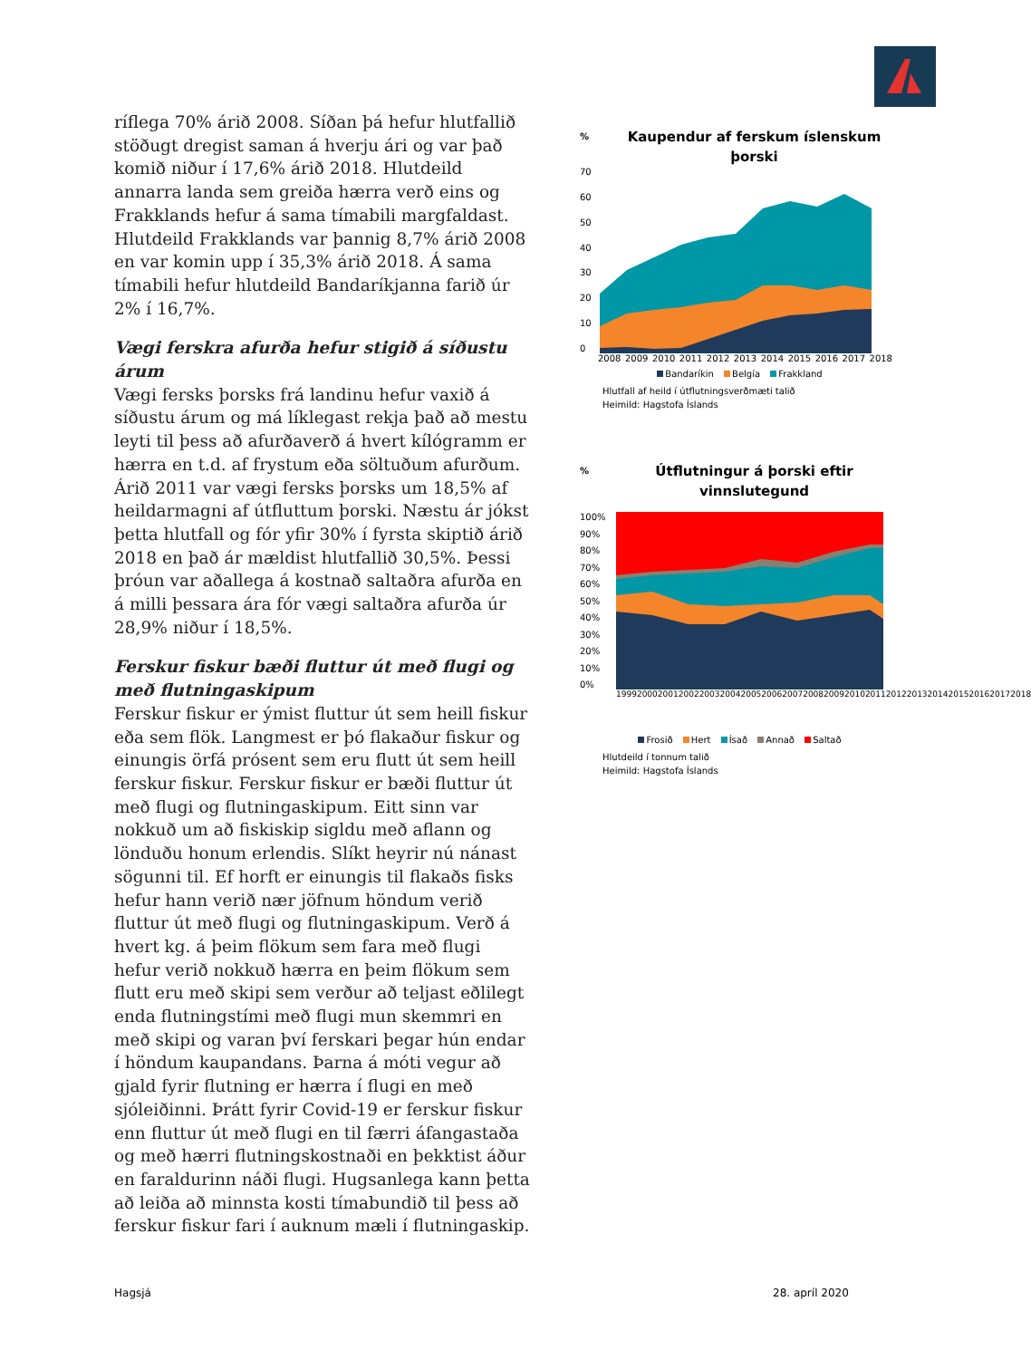ríflega 70% árið 2008. Síðan þá hefur hlutfallið stöðugt dregist saman á hverju ári og var það komið niður í 17,6% árið 2018. Hlutdeild annarra landa sem greiða hærra verð eins og Frakklands hefur á sama tímabili margfaldast. Hlutdeild Frakklands var þannig 8,7% árið 2008 en var komin upp í 35,3% árið 2018. Á sama tímabili hefur hlutdeild Bandaríkjanna farið úr 2% í 16,7%.
Vægi ferskra afurða hefur stigið á síðustu árum
Vægi fersks þorsks frá landinu hefur vaxið á síðustu árum og má líklegast rekja það að mestu leyti til þess að afurðaverð á hvert kílógramm er hærra en t.d. af frystum eða söltuðum afurðum. Árið 2011 var vægi fersks þorsks um 18,5% af heildarmagni af útfluttum þorski. Næstu ár jókst þetta hlutfall og fór yfir 30% í fyrsta skiptið árið 2018 en það ár mældist hlutfallið 30,5%. Þessi þróun var aðallega á kostnað saltaðra afurða en á milli þessara ára fór vægi saltaðra afurða úr 28,9% niður í 18,5%.
Ferskur fiskur bæði fluttur út með flugi og með flutningaskipum
Ferskur fiskur er ýmist fluttur út sem heill fiskur eða sem flök. Langmest er þó flakaður fiskur og einungis örfá prósent sem eru flutt út sem heill ferskur fiskur. Ferskur fiskur er bæði fluttur út með flugi og flutningaskipum. Eitt sinn var nokkuð um að fiskiskip sigldu með aflann og lönduðu honum erlendis. Slíkt heyrir nú nánast sögunni til. Ef horft er einungis til flakaðs fisks hefur hann verið nær jöfnum höndum verið fluttur út með flugi og flutningaskipum. Verð á hvert kg. á þeim flökum sem fara með flugi hefur verið nokkuð hærra en þeim flökum sem flutt eru með skipi sem verður að teljast eðlilegt enda flutningstími með flugi mun skemmri en með skipi og varan því ferskari þegar hún endar í höndum kaupandans. Þarna á móti vegur að gjald fyrir flutning er hærra í flugi en með sjóleiðinni. Þrátt fyrir Covid-19 er ferskur fiskur enn fluttur út með flugi en til færri áfangastaða og með hærri flutningskostnaði en þekktist áður en faraldurinn náði flugi. Hugsanlega kann þetta að leiða að minnsta kosti tímabundið til þess að ferskur fiskur fari í auknum mæli í flutningaskip.
% Kaupendur af ferskum íslenskum þorski
70
60
50
40
30
20
10
0
2008 2009 2010 2011 2012 2013 2014 2015 2016 2017 2018
Bandaríkin Belgía Frakkland
Hlutfall af heild í útflutningsverðmæti talið
Heimild: Hagstofa Íslands
% Útflutningur á þorski eftir vinnslutegund
100%
90%
80%
70%
60%
50%
40%
30%
20%
10%
0%
1999 2000 2001 2002 2003 2004 2005 2006 2007 2008 2009 2010 2011 2012 2013 2014 2015 2016 2017 2018
Frosið Hert Ísað Annað Saltað
Hlutdeild í tonnum talið
Heimild: Hagstofa Íslands
Hagsjá 28. apríl 2020